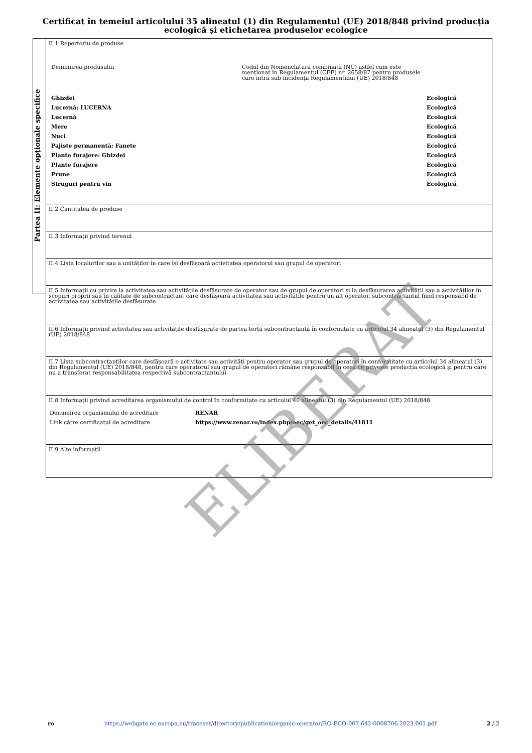Certificat în temeiul articolului 35 alineatul (1) din Regulamentul (UE) 2018/848 privind producția ecologică și etichetarea produselor ecologice
Partea II: Elemente opționale specifice
II.1 Repertoriu de produse
| Denumirea produsului | Codul din Nomenclatura combinată (NC) astfel cum este menționat în Regulamentul (CEE) nr. 2658/87 pentru produsele care intră sub incidența Regulamentului (UE) 2018/848 |
| Ghizdei | Ecologică |
| Lucernă: LUCERNA | Ecologică |
| Lucernă | Ecologică |
| Mere | Ecologică |
| Nuci | Ecologică |
| Pajiste permanentă: Fanete | Ecologică |
| Plante furajere: Ghizdei | Ecologică |
| Plante furajere | Ecologică |
| Prune | Ecologică |
| Struguri pentru vin | Ecologică |
II.2 Cantitatea de produse
II.3 Informații privind terenul
II.4 Lista localurilor sau a unităților în care își desfășoară activitatea operatorul sau grupul de operatori
II.5 Informații cu privire la activitatea sau activitățile desfășurate de operator sau de grupul de operatori și la desfășurarea activității sau a activităților în scopuri proprii sau în calitate de subcontractant care desfășoară activitatea sau activitățile pentru un alt operator, subcontractantul fiind responsabil de activitatea sau activitățile desfășurate
II.6 Informații privind activitatea sau activitățile desfășurate de partea terță subcontractantă în conformitate cu articolul 34 alineatul (3) din Regulamentul (UE) 2018/848
II.7 Lista subcontractanților care desfășoară o activitate sau activități pentru operator sau grupul de operatori în conformitate cu articolul 34 alineatul (3) din Regulamentul (UE) 2018/848, pentru care operatorul sau grupul de operatori rămâne responsabil în ceea ce privește producția ecologică și pentru care nu a transferat responsabilitatea respectivă subcontractantului
II.8 Informații privind acreditarea organismului de control în conformitate cu articolul 40 alineatul (3) din Regulamentul (UE) 2018/848
| Denumirea organismului de acreditare | RENAR |
| Link către certificatul de acreditare | https://www.renar.ro/index.php/oec/get_oec_details/41811 |
II.9 Alte informații
ELIBERAT
ro https://webgate.ec.europa.eu/tracesnt/directory/publication/organic-operator/RO-ECO-007.642-0008706.2023.001.pdf 2 / 2